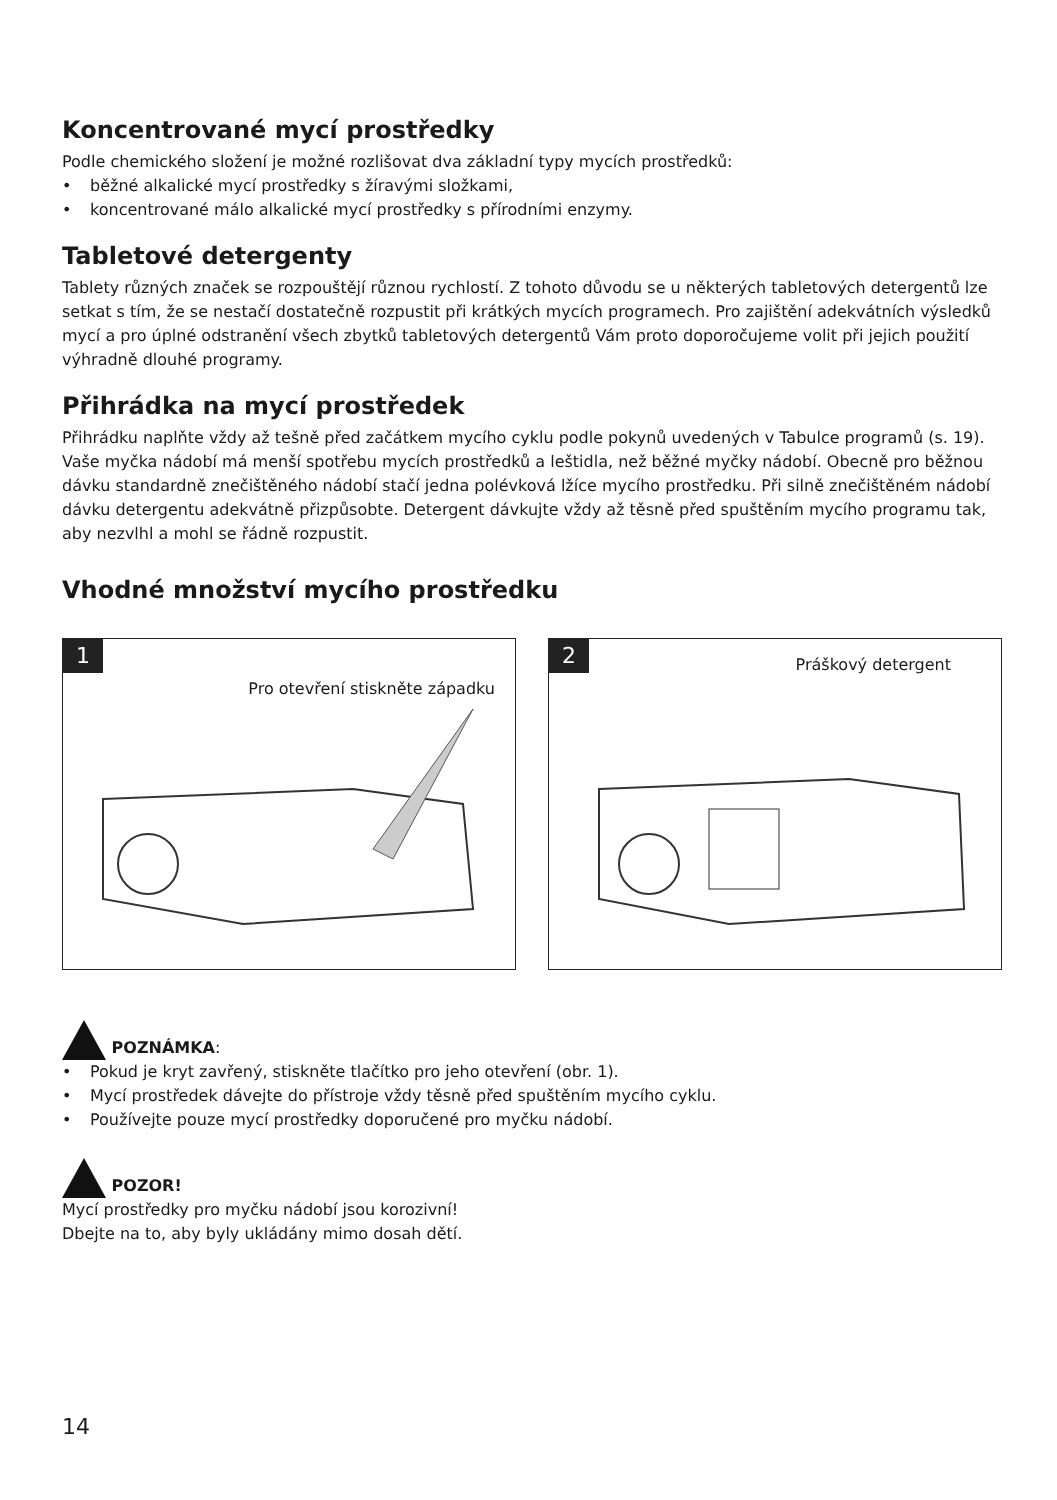Koncentrované mycí prostředky
Podle chemického složení je možné rozlišovat dva základní typy mycích prostředků:
• běžné alkalické mycí prostředky s žíravými složkami,
• koncentrované málo alkalické mycí prostředky s přírodními enzymy.
Tabletové detergenty
Tablety různých značek se rozpouštějí různou rychlostí. Z tohoto důvodu se u některých tabletových detergentů lze setkat s tím, že se nestačí dostatečně rozpustit při krátkých mycích programech. Pro zajištění adekvátních výsledků mycí a pro úplné odstranění všech zbytků tabletových detergentů Vám proto doporočujeme volit při jejich použití výhradně dlouhé programy.
Přihrádka na mycí prostředek
Přihrádku naplňte vždy až tešně před začátkem mycího cyklu podle pokynů uvedených v Tabulce programů (s. 19). Vaše myčka nádobí má menší spotřebu mycích prostředků a leštidla, než běžné myčky nádobí. Obecně pro běžnou dávku standardně znečištěného nádobí stačí jedna polévková lžíce mycího prostředku. Při silně znečištěném nádobí dávku detergentu adekvátně přizpůsobte. Detergent dávkujte vždy až těsně před spuštěním mycího programu tak, aby nezvlhl a mohl se řádně rozpustit.
Vhodné množství mycího prostředku
1
Pro otevření stiskněte západku
2 Práškový detergent
POZNÁMKA:
• Pokud je kryt zavřený, stiskněte tlačítko pro jeho otevření (obr. 1).
• Mycí prostředek dávejte do přístroje vždy těsně před spuštěním mycího cyklu.
• Používejte pouze mycí prostředky doporučené pro myčku nádobí.
POZOR!
Mycí prostředky pro myčku nádobí jsou korozivní!
Dbejte na to, aby byly ukládány mimo dosah dětí.
14